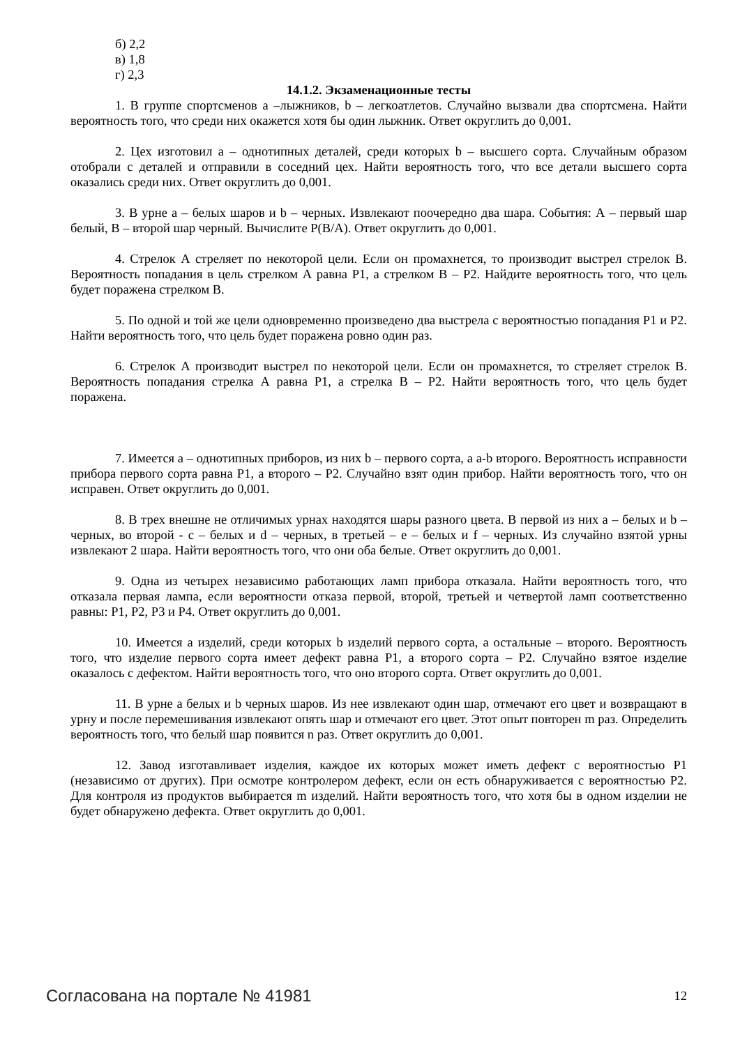б) 2,2
в) 1,8
г) 2,3
14.1.2. Экзаменационные тесты
1. В группе спортсменов a –лыжников, b – легкоатлетов. Случайно вызвали два спортсмена. Найти вероятность того, что среди них окажется хотя бы один лыжник. Ответ округлить до 0,001.
2. Цех изготовил a – однотипных деталей, среди которых b – высшего сорта. Случайным образом отобрали с деталей и отправили в соседний цех. Найти вероятность того, что все детали высшего сорта оказались среди них. Ответ округлить до 0,001.
3. В урне a – белых шаров и b – черных. Извлекают поочередно два шара. События: А – первый шар белый, В – второй шар черный. Вычислите P(B/A). Ответ округлить до 0,001.
4. Стрелок А стреляет по некоторой цели. Если он промахнется, то производит выстрел стрелок В. Вероятность попадания в цель стрелком А равна P1, а стрелком В – P2. Найдите вероятность того, что цель будет поражена стрелком В.
5. По одной и той же цели одновременно произведено два выстрела с вероятностью попадания P1 и P2. Найти вероятность того, что цель будет поражена ровно один раз.
6. Стрелок А производит выстрел по некоторой цели. Если он промахнется, то стреляет стрелок В. Вероятность попадания стрелка А равна P1, а стрелка В – P2. Найти вероятность того, что цель будет поражена.
7. Имеется a – однотипных приборов, из них b – первого сорта, a a-b второго. Вероятность исправности прибора первого сорта равна P1, а второго – P2. Случайно взят один прибор. Найти вероятность того, что он исправен. Ответ округлить до 0,001.
8. В трех внешне не отличимых урнах находятся шары разного цвета. В первой из них a – белых и b – черных, во второй - c – белых и d – черных, в третьей – e – белых и f – черных. Из случайно взятой урны извлекают 2 шара. Найти вероятность того, что они оба белые. Ответ округлить до 0,001.
9. Одна из четырех независимо работающих ламп прибора отказала. Найти вероятность того, что отказала первая лампа, если вероятности отказа первой, второй, третьей и четвертой ламп соответственно равны: P1, P2, P3 и P4. Ответ округлить до 0,001.
10. Имеется a изделий, среди которых b изделий первого сорта, а остальные – второго. Вероятность того, что изделие первого сорта имеет дефект равна P1, а второго сорта – P2. Случайно взятое изделие оказалось с дефектом. Найти вероятность того, что оно второго сорта. Ответ округлить до 0,001.
11. В урне a белых и b черных шаров. Из нее извлекают один шар, отмечают его цвет и возвращают в урну и после перемешивания извлекают опять шар и отмечают его цвет. Этот опыт повторен m раз. Определить вероятность того, что белый шар появится n раз. Ответ округлить до 0,001.
12. Завод изготавливает изделия, каждое их которых может иметь дефект с вероятностью P1 (независимо от других). При осмотре контролером дефект, если он есть обнаруживается с вероятностью P2. Для контроля из продуктов выбирается m изделий. Найти вероятность того, что хотя бы в одном изделии не будет обнаружено дефекта. Ответ округлить до 0,001.
Согласована на портале № 41981 12